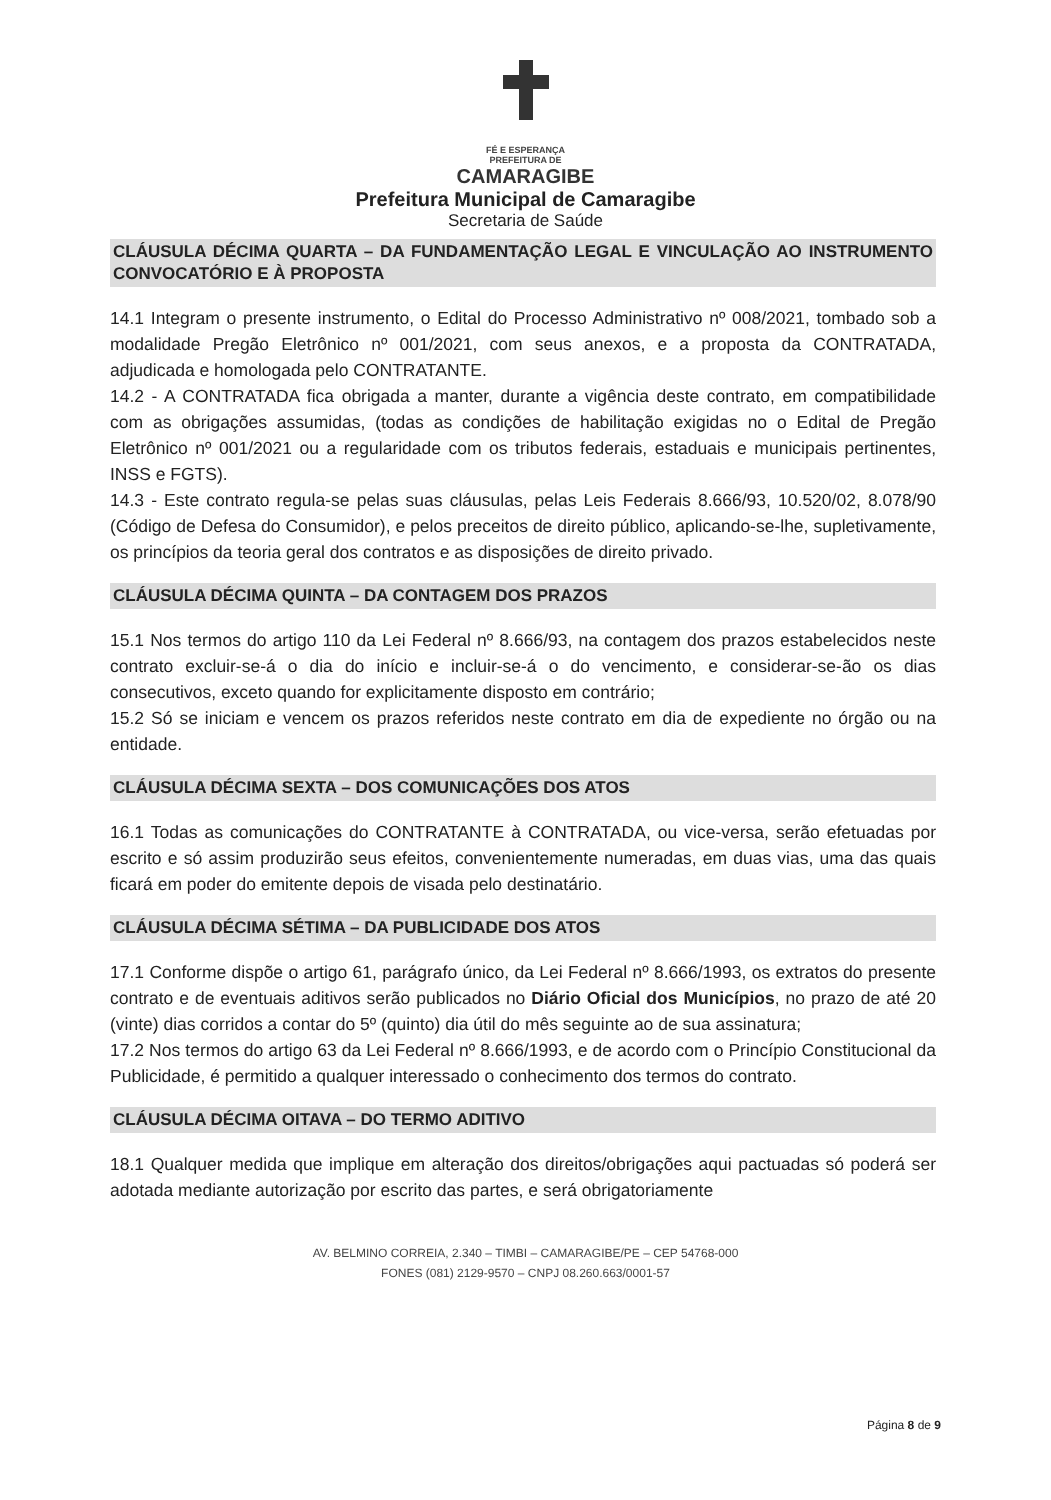FÉ E ESPERANÇA
PREFEITURA DE
CAMARAGIBE
Prefeitura Municipal de Camaragibe
Secretaria de Saúde
CLÁUSULA DÉCIMA QUARTA – DA FUNDAMENTAÇÃO LEGAL E VINCULAÇÃO AO INSTRUMENTO CONVOCATÓRIO E À PROPOSTA
14.1 Integram o presente instrumento, o Edital do Processo Administrativo nº 008/2021, tombado sob a modalidade Pregão Eletrônico nº 001/2021, com seus anexos, e a proposta da CONTRATADA, adjudicada e homologada pelo CONTRATANTE.
14.2 - A CONTRATADA fica obrigada a manter, durante a vigência deste contrato, em compatibilidade com as obrigações assumidas, (todas as condições de habilitação exigidas no o Edital de Pregão Eletrônico nº 001/2021 ou a regularidade com os tributos federais, estaduais e municipais pertinentes, INSS e FGTS).
14.3 - Este contrato regula-se pelas suas cláusulas, pelas Leis Federais 8.666/93, 10.520/02, 8.078/90 (Código de Defesa do Consumidor), e pelos preceitos de direito público, aplicando-se-lhe, supletivamente, os princípios da teoria geral dos contratos e as disposições de direito privado.
CLÁUSULA DÉCIMA QUINTA – DA CONTAGEM DOS PRAZOS
15.1 Nos termos do artigo 110 da Lei Federal nº 8.666/93, na contagem dos prazos estabelecidos neste contrato excluir-se-á o dia do início e incluir-se-á o do vencimento, e considerar-se-ão os dias consecutivos, exceto quando for explicitamente disposto em contrário;
15.2 Só se iniciam e vencem os prazos referidos neste contrato em dia de expediente no órgão ou na entidade.
CLÁUSULA DÉCIMA SEXTA – DOS COMUNICAÇÕES DOS ATOS
16.1 Todas as comunicações do CONTRATANTE à CONTRATADA, ou vice-versa, serão efetuadas por escrito e só assim produzirão seus efeitos, convenientemente numeradas, em duas vias, uma das quais ficará em poder do emitente depois de visada pelo destinatário.
CLÁUSULA DÉCIMA SÉTIMA – DA PUBLICIDADE DOS ATOS
17.1 Conforme dispõe o artigo 61, parágrafo único, da Lei Federal nº 8.666/1993, os extratos do presente contrato e de eventuais aditivos serão publicados no Diário Oficial dos Municípios, no prazo de até 20 (vinte) dias corridos a contar do 5º (quinto) dia útil do mês seguinte ao de sua assinatura;
17.2 Nos termos do artigo 63 da Lei Federal nº 8.666/1993, e de acordo com o Princípio Constitucional da Publicidade, é permitido a qualquer interessado o conhecimento dos termos do contrato.
CLÁUSULA DÉCIMA OITAVA – DO TERMO ADITIVO
18.1 Qualquer medida que implique em alteração dos direitos/obrigações aqui pactuadas só poderá ser adotada mediante autorização por escrito das partes, e será obrigatoriamente
AV. BELMINO CORREIA, 2.340 – TIMBI – CAMARAGIBE/PE – CEP 54768-000
FONES (081) 2129-9570 – CNPJ 08.260.663/0001-57
Página 8 de 9